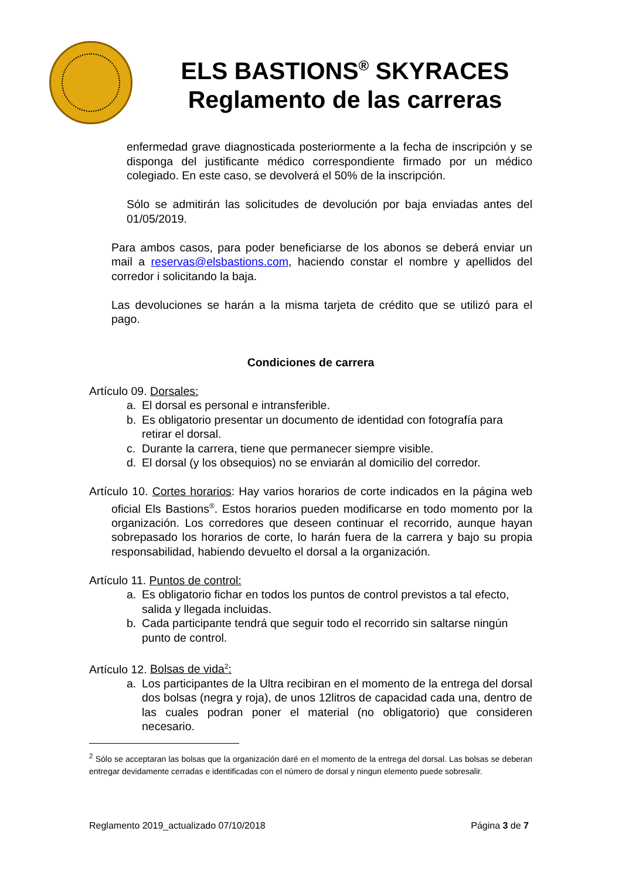ELS BASTIONS<sup>®</sup> SKYRACES
Reglamento de las carreras
enfermedad grave diagnosticada posteriormente a la fecha de inscripción y se disponga del justificante médico correspondiente firmado por un médico colegiado. En este caso, se devolverá el 50% de la inscripción.
Sólo se admitirán las solicitudes de devolución por baja enviadas antes del 01/05/2019.
Para ambos casos, para poder beneficiarse de los abonos se deberá enviar un mail a reservas@elsbastions.com, haciendo constar el nombre y apellidos del corredor i solicitando la baja.
Las devoluciones se harán a la misma tarjeta de crédito que se utilizó para el pago.
Condiciones de carrera
Artículo 09. Dorsales:
a. El dorsal es personal e intransferible.
b. Es obligatorio presentar un documento de identidad con fotografía para retirar el dorsal.
c. Durante la carrera, tiene que permanecer siempre visible.
d. El dorsal (y los obsequios) no se enviarán al domicilio del corredor.
Artículo 10. Cortes horarios: Hay varios horarios de corte indicados en la página web oficial Els Bastions<sup>®</sup>. Estos horarios pueden modificarse en todo momento por la organización. Los corredores que deseen continuar el recorrido, aunque hayan sobrepasado los horarios de corte, lo harán fuera de la carrera y bajo su propia responsabilidad, habiendo devuelto el dorsal a la organización.
Artículo 11. Puntos de control:
a. Es obligatorio fichar en todos los puntos de control previstos a tal efecto, salida y llegada incluidas.
b. Cada participante tendrá que seguir todo el recorrido sin saltarse ningún punto de control.
Artículo 12. Bolsas de vida<sup>2</sup>:
a. Los participantes de la Ultra recibiran en el momento de la entrega del dorsal dos bolsas (negra y roja), de unos 12litros de capacidad cada una, dentro de las cuales podran poner el material (no obligatorio) que consideren necesario.
<sup>2</sup> Sólo se acceptaran las bolsas que la organización daré en el momento de la entrega del dorsal. Las bolsas se deberan entregar devidamente cerradas e identificadas con el número de dorsal y ningun elemento puede sobresalir.
Reglamento 2019_actualizado 07/10/2018 Página 3 de 7